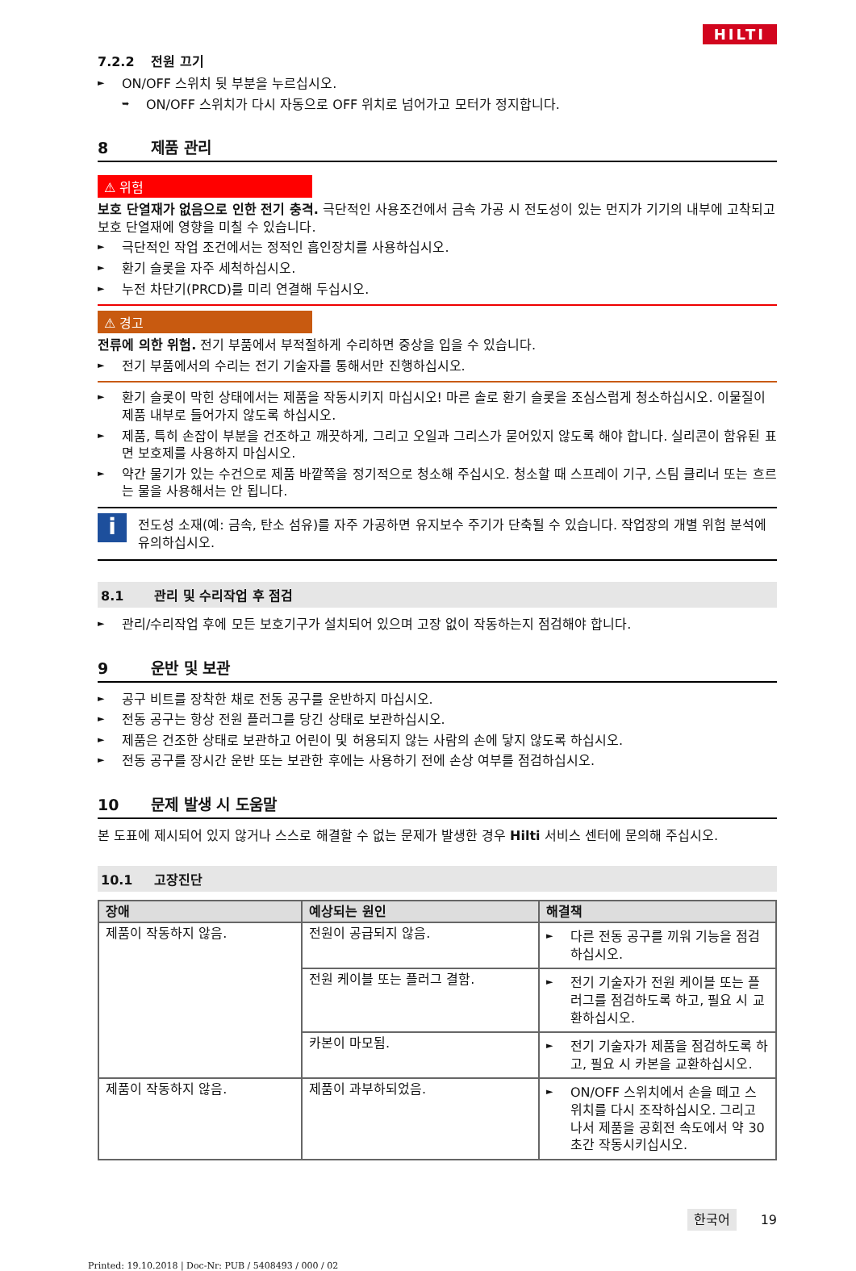HILTI
7.2.2 전원 끄기
► ON/OFF 스위치 뒷 부분을 누르십시오.
➥ ON/OFF 스위치가 다시 자동으로 OFF 위치로 넘어가고 모터가 정지합니다.
8 제품 관리
⚠ 위험
보호 단열재가 없음으로 인한 전기 충격. 극단적인 사용조건에서 금속 가공 시 전도성이 있는 먼지가 기기의 내부에 고착되고 보호 단열재에 영향을 미칠 수 있습니다.
► 극단적인 작업 조건에서는 정적인 흡인장치를 사용하십시오.
► 환기 슬롯을 자주 세척하십시오.
► 누전 차단기(PRCD)를 미리 연결해 두십시오.
⚠ 경고
전류에 의한 위험. 전기 부품에서 부적절하게 수리하면 중상을 입을 수 있습니다.
► 전기 부품에서의 수리는 전기 기술자를 통해서만 진행하십시오.
► 환기 슬롯이 막힌 상태에서는 제품을 작동시키지 마십시오! 마른 솔로 환기 슬롯을 조심스럽게 청소하십시오. 이물질이 제품 내부로 들어가지 않도록 하십시오.
► 제품, 특히 손잡이 부분을 건조하고 깨끗하게, 그리고 오일과 그리스가 묻어있지 않도록 해야 합니다. 실리콘이 함유된 표면 보호제를 사용하지 마십시오.
► 약간 물기가 있는 수건으로 제품 바깥쪽을 정기적으로 청소해 주십시오. 청소할 때 스프레이 기구, 스팀 클리너 또는 흐르는 물을 사용해서는 안 됩니다.
i
전도성 소재(예: 금속, 탄소 섬유)를 자주 가공하면 유지보수 주기가 단축될 수 있습니다. 작업장의 개별 위험 분석에 유의하십시오.
8.1 관리 및 수리작업 후 점검
► 관리/수리작업 후에 모든 보호기구가 설치되어 있으며 고장 없이 작동하는지 점검해야 합니다.
9 운반 및 보관
► 공구 비트를 장착한 채로 전동 공구를 운반하지 마십시오.
► 전동 공구는 항상 전원 플러그를 당긴 상태로 보관하십시오.
► 제품은 건조한 상태로 보관하고 어린이 및 허용되지 않는 사람의 손에 닿지 않도록 하십시오.
► 전동 공구를 장시간 운반 또는 보관한 후에는 사용하기 전에 손상 여부를 점검하십시오.
10 문제 발생 시 도움말
본 도표에 제시되어 있지 않거나 스스로 해결할 수 없는 문제가 발생한 경우 Hilti 서비스 센터에 문의해 주십시오.
10.1 고장진단
| 장애 | 예상되는 원인 | 해결책 |
| --- | --- | --- |
| 제품이 작동하지 않음. | 전원이 공급되지 않음. | ► 다른 전동 공구를 끼워 기능을 점검하십시오. |
| | 전원 케이블 또는 플러그 결함. | ► 전기 기술자가 전원 케이블 또는 플러그를 점검하도록 하고, 필요 시 교환하십시오. |
| | 카본이 마모됨. | ► 전기 기술자가 제품을 점검하도록 하고, 필요 시 카본을 교환하십시오. |
| 제품이 작동하지 않음. | 제품이 과부하되었음. | ► ON/OFF 스위치에서 손을 떼고 스위치를 다시 조작하십시오. 그리고 나서 제품을 공회전 속도에서 약 30 초간 작동시키십시오. |
한국어 19
Printed: 19.10.2018 | Doc-Nr: PUB / 5408493 / 000 / 02